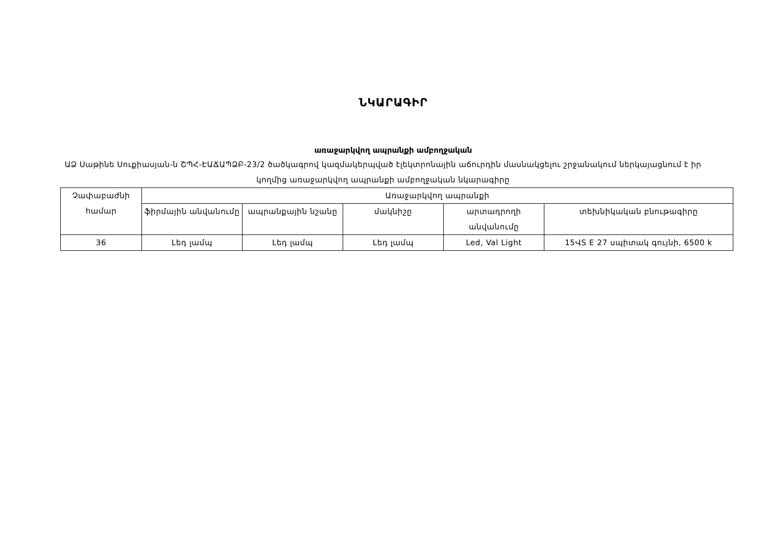ՆԿԱՐԱԳԻՐ
առաջարկվող ապրանքի ամբողջական
ԱՁ Սաթինե Սուքիասյան-ն ՇՊՀ-ԷԱՃԱՊՁԲ-23/2 ծածկագրով կազմակերպված էլեկտրոնային աճուրդին մասնակցելու շրջանակում ներկայացնում է իր կողմից առաջարկվող ապրանքի ամբողջական նկարագիրը
| Չափաբաժնի համար | Առաջարկվող ապրանքի | | | | |
| --- | --- | --- | --- | --- | --- |
| | ֆիրմային անվանումը | ապրանքային նշանը | մակնիշը | արտադրողի անվանումը | տեխնիկական բնութագիրը |
| 36 | Լեդ լամպ | Լեդ լամպ | Լեդ լամպ | Led, Val Light | 15ՎS E 27 սպիտակ գույնի, 6500 k |